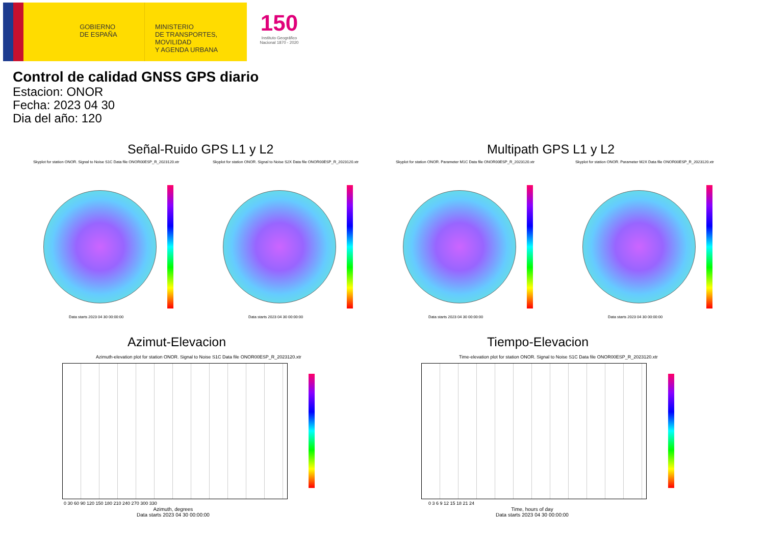GOBIERNO
DE ESPAÑA
MINISTERIO
DE TRANSPORTES, MOVILIDAD
Y AGENDA URBANA
150
Instituto Geográfico Nacional 1870 - 2020
Control de calidad GNSS GPS diario
Estacion: ONOR
Fecha: 2023 04 30
Dia del año: 120
Señal-Ruido GPS L1 y L2 Multipath GPS L1 y L2
Skyplot for station ONOR. Signal to Noise S1C Data file ONOR00ESP_R_2023120.xtr
Skyplot for station ONOR. Signal to Noise S2X Data file ONOR00ESP_R_2023120.xtr
Skyplot for station ONOR. Parameter M1C Data file ONOR00ESP_R_2023120.xtr
Skyplot for station ONOR. Parameter M2X Data file ONOR00ESP_R_2023120.xtr
Data starts 2023 04 30 00:00:00
Data starts 2023 04 30 00:00:00
Data starts 2023 04 30 00:00:00
Data starts 2023 04 30 00:00:00
Azimut-Elevacion Tiempo-Elevacion
Azimuth-elevation plot for station ONOR. Signal to Noise S1C Data file ONOR00ESP_R_2023120.xtr
Time-elevation plot for station ONOR. Signal to Noise S1C Data file ONOR00ESP_R_2023120.xtr
0 30 60 90 120 150 180 210 240 270 300 330
Azimuth, degrees
Data starts 2023 04 30 00:00:00
0 3 6 9 12 15 18 21 24
Time, hours of day
Data starts 2023 04 30 00:00:00